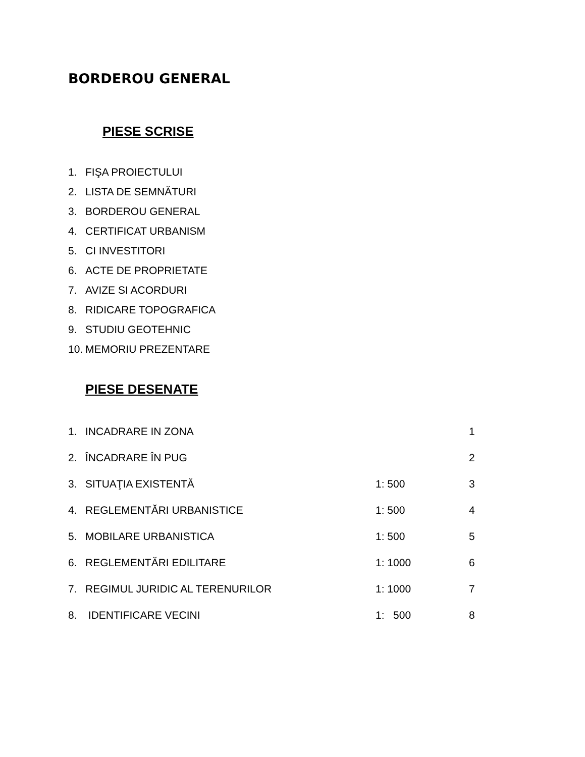BORDEROU GENERAL
PIESE SCRISE
1. FIŞA PROIECTULUI
2. LISTA DE SEMNĂTURI
3. BORDEROU GENERAL
4. CERTIFICAT URBANISM
5. CI INVESTITORI
6. ACTE DE PROPRIETATE
7. AVIZE SI ACORDURI
8. RIDICARE TOPOGRAFICA
9. STUDIU GEOTEHNIC
10. MEMORIU PREZENTARE
PIESE DESENATE
| 1. | INCADRARE IN ZONA | | 1 |
| 2. | ÎNCADRARE ÎN PUG | | 2 |
| 3. | SITUAŢIA EXISTENTĂ | 1: 500 | 3 |
| 4. | REGLEMENTĂRI URBANISTICE | 1: 500 | 4 |
| 5. | MOBILARE URBANISTICA | 1: 500 | 5 |
| 6. | REGLEMENTĂRI EDILITARE | 1: 1000 | 6 |
| 7. | REGIMUL JURIDIC AL TERENURILOR | 1: 1000 | 7 |
| 8. | IDENTIFICARE VECINI | 1: 500 | 8 |